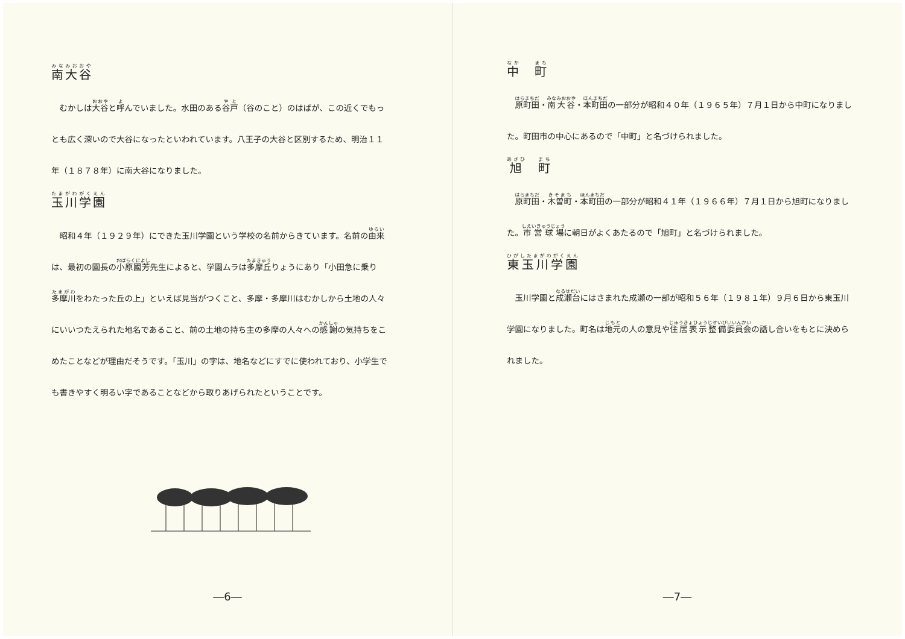南大谷
　むかしは大谷と呼んでいました。水田のある谷戸（谷のこと）のはばが、この近くでもっとも広く深いので大谷になったといわれています。八王子の大谷と区別するため、明治１１年（１８７８年）に南大谷になりました。
玉川学園
　昭和４年（１９２９年）にできた玉川学園という学校の名前からきています。名前の由来は、最初の園長の小原國芳先生によると、学園ムラは多摩丘りょうにあり「小田急に乗り多摩川をわたった丘の上」といえば見当がつくこと、多摩・多摩川はむかしから土地の人々にいいつたえられた地名であること、前の土地の持ち主の多摩の人々への感謝の気持ちをこめたことなどが理由だそうです。「玉川」の字は、地名などにすでに使われており、小学生でも書きやすく明るい字であることなどから取りあげられたということです。
―6―
中　町
　原町田・南大谷・本町田の一部分が昭和４０年（１９６５年）７月１日から中町になりました。町田市の中心にあるので「中町」と名づけられました。
旭　町
　原町田・木曽町・本町田の一部分が昭和４１年（１９６６年）７月１日から旭町になりました。市営球場に朝日がよくあたるので「旭町」と名づけられました。
東玉川学園
　玉川学園と成瀬台にはさまれた成瀬の一部が昭和５６年（１９８１年）９月６日から東玉川学園になりました。町名は地元の人の意見や住居表示整備委員会の話し合いをもとに決められました。
―7―